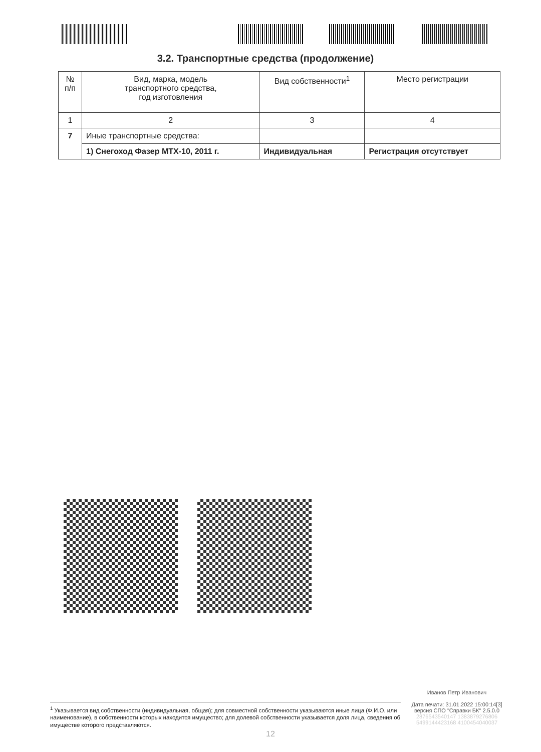3.2. Транспортные средства (продолжение)
| № п/п | Вид, марка, модель транспортного средства, год изготовления | Вид собственности<sup>1</sup> | Место регистрации |
| --- | --- | --- | --- |
| 1 | 2 | 3 | 4 |
| 7 | Иные транспортные средства: | | |
| | 1) Снегоход Фазер MTX-10, 2011 г. | Индивидуальная | Регистрация отсутствует |
Иванов Петр Иванович
Дата печати: 31.01.2022 15:00:14[3]
версия СПО "Справки БК" 2.5.0.0
2876543540147 1383879276806
5499144423168 4100454040037
<sup>1</sup> Указывается вид собственности (индивидуальная, общая); для совместной собственности указываются иные лица (Ф.И.О. или наименование), в собственности которых находится имущество; для долевой собственности указывается доля лица, сведения об имуществе которого представляются.
12